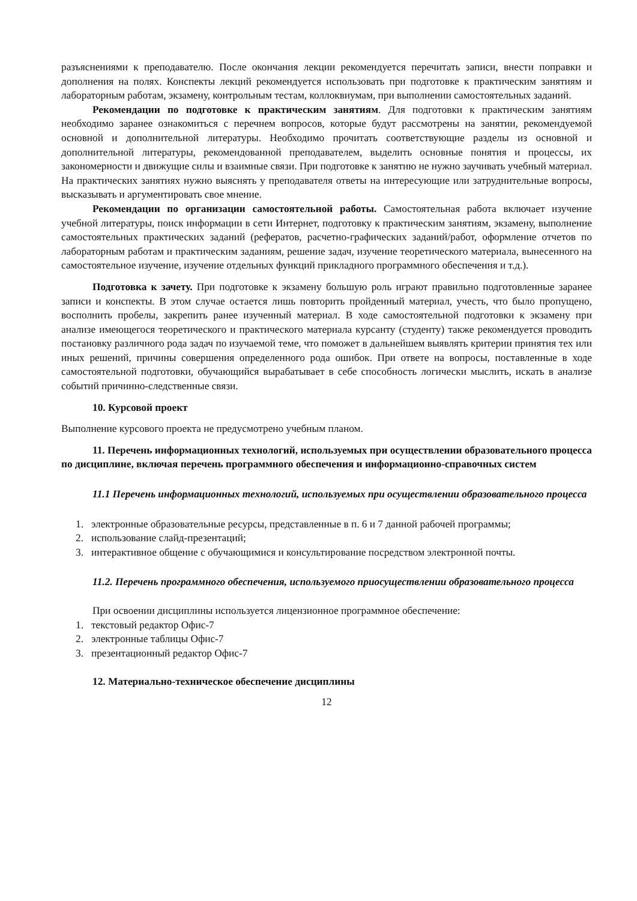разъяснениями к преподавателю. После окончания лекции рекомендуется перечитать записи, внести поправки и дополнения на полях. Конспекты лекций рекомендуется использовать при подготовке к практическим занятиям и лабораторным работам, экзамену, контрольным тестам, коллоквиумам, при выполнении самостоятельных заданий.
Рекомендации по подготовке к практическим занятиям. Для подготовки к практическим занятиям необходимо заранее ознакомиться с перечнем вопросов, которые будут рассмотрены на занятии, рекомендуемой основной и дополнительной литературы. Необходимо прочитать соответствующие разделы из основной и дополнительной литературы, рекомендованной преподавателем, выделить основные понятия и процессы, их закономерности и движущие силы и взаимные связи. При подготовке к занятию не нужно заучивать учебный материал. На практических занятиях нужно выяснять у преподавателя ответы на интересующие или затруднительные вопросы, высказывать и аргументировать свое мнение.
Рекомендации по организации самостоятельной работы. Самостоятельная работа включает изучение учебной литературы, поиск информации в сети Интернет, подготовку к практическим занятиям, экзамену, выполнение самостоятельных практических заданий (рефератов, расчетно-графических заданий/работ, оформление отчетов по лабораторным работам и практическим заданиям, решение задач, изучение теоретического материала, вынесенного на самостоятельное изучение, изучение отдельных функций прикладного программного обеспечения и т.д.).
Подготовка к зачету. При подготовке к экзамену большую роль играют правильно подготовленные заранее записи и конспекты. В этом случае остается лишь повторить пройденный материал, учесть, что было пропущено, восполнить пробелы, закрепить ранее изученный материал. В ходе самостоятельной подготовки к экзамену при анализе имеющегося теоретического и практического материала курсанту (студенту) также рекомендуется проводить постановку различного рода задач по изучаемой теме, что поможет в дальнейшем выявлять критерии принятия тех или иных решений, причины совершения определенного рода ошибок. При ответе на вопросы, поставленные в ходе самостоятельной подготовки, обучающийся вырабатывает в себе способность логически мыслить, искать в анализе событий причинно-следственные связи.
10. Курсовой проект
Выполнение курсового проекта не предусмотрено учебным планом.
11. Перечень информационных технологий, используемых при осуществлении образовательного процесса по дисциплине, включая перечень программного обеспечения и информационно-справочных систем
11.1 Перечень информационных технологий, используемых при осуществлении образовательного процесса
1. электронные образовательные ресурсы, представленные в п. 6 и 7 данной рабочей программы;
2. использование слайд-презентаций;
3. интерактивное общение с обучающимися и консультирование посредством электронной почты.
11.2. Перечень программного обеспечения, используемого приосуществлении образовательного процесса
При освоении дисциплины используется лицензионное программное обеспечение:
1. текстовый редактор Офис-7
2. электронные таблицы Офис-7
3. презентационный редактор Офис-7
12. Материально-техническое обеспечение дисциплины
12